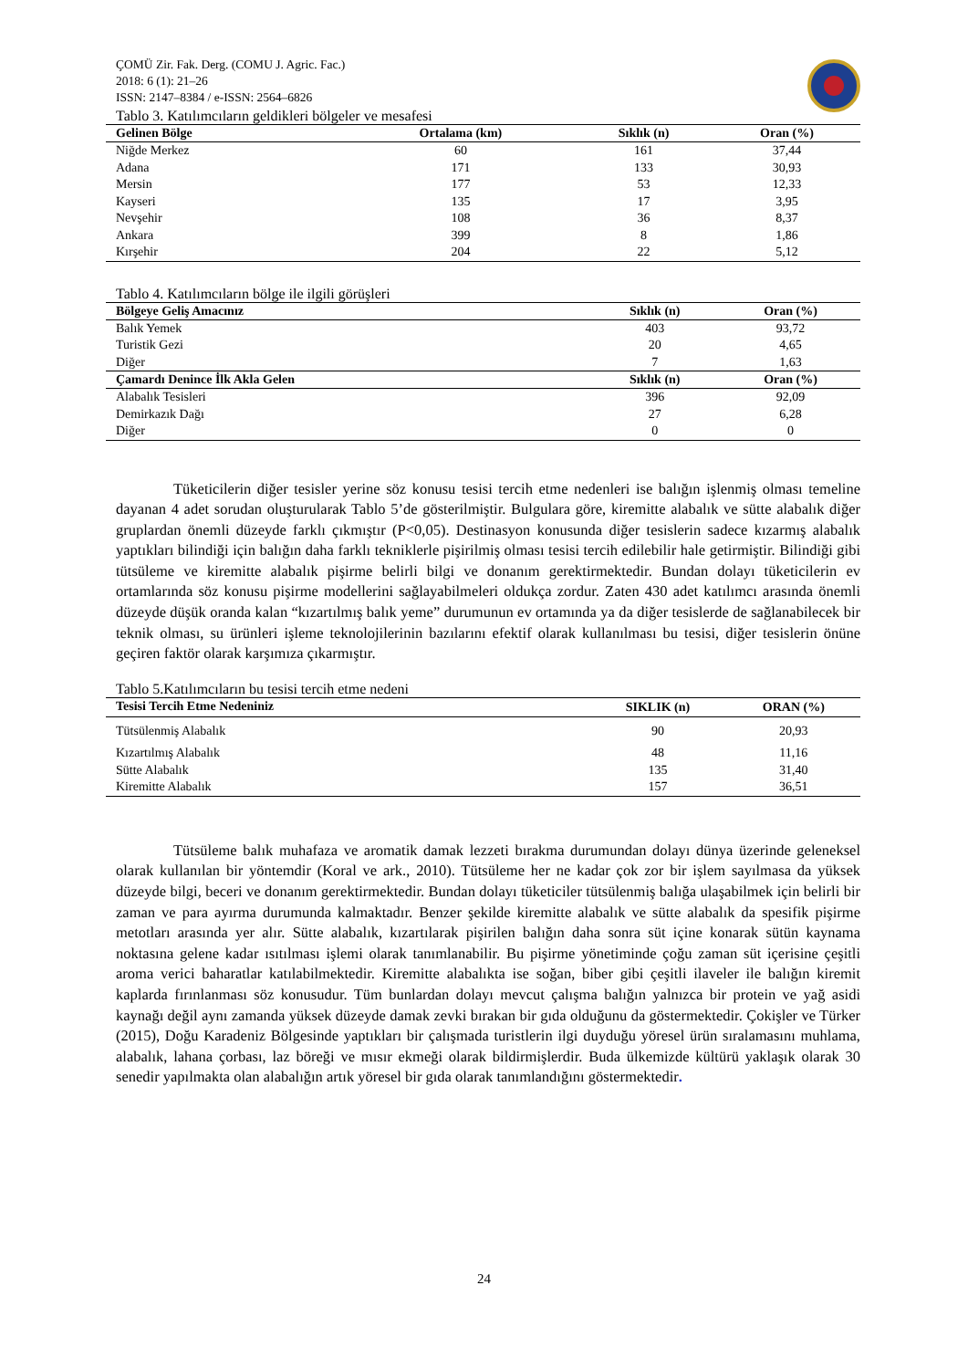ÇOMÜ Zir. Fak. Derg. (COMU J. Agric. Fac.)
2018: 6 (1): 21–26
ISSN: 2147–8384 / e-ISSN: 2564–6826
Tablo 3. Katılımcıların geldikleri bölgeler ve mesafesi
| Gelinen Bölge | Ortalama (km) | Sıklık (n) | Oran (%) |
| --- | --- | --- | --- |
| Niğde Merkez | 60 | 161 | 37,44 |
| Adana | 171 | 133 | 30,93 |
| Mersin | 177 | 53 | 12,33 |
| Kayseri | 135 | 17 | 3,95 |
| Nevşehir | 108 | 36 | 8,37 |
| Ankara | 399 | 8 | 1,86 |
| Kırşehir | 204 | 22 | 5,12 |
Tablo 4. Katılımcıların bölge ile ilgili görüşleri
| Bölgeye Geliş Amacınız | Sıklık (n) | Oran (%) |
| --- | --- | --- |
| Balık Yemek | 403 | 93,72 |
| Turistik Gezi | 20 | 4,65 |
| Diğer | 7 | 1,63 |
| Çamardı Denince İlk Akla Gelen | Sıklık (n) | Oran (%) |
| Alabalık Tesisleri | 396 | 92,09 |
| Demirkazık Dağı | 27 | 6,28 |
| Diğer | 0 | 0 |
Tüketicilerin diğer tesisler yerine söz konusu tesisi tercih etme nedenleri ise balığın işlenmiş olması temeline dayanan 4 adet sorudan oluşturularak Tablo 5’de gösterilmiştir. Bulgulara göre, kiremitte alabalık ve sütte alabalık diğer gruplardan önemli düzeyde farklı çıkmıştır (P<0,05). Destinasyon konusunda diğer tesislerin sadece kızarmış alabalık yaptıkları bilindiği için balığın daha farklı tekniklerle pişirilmiş olması tesisi tercih edilebilir hale getirmiştir. Bilindiği gibi tütsüleme ve kiremitte alabalık pişirme belirli bilgi ve donanım gerektirmektedir. Bundan dolayı tüketicilerin ev ortamlarında söz konusu pişirme modellerini sağlayabilmeleri oldukça zordur. Zaten 430 adet katılımcı arasında önemli düzeyde düşük oranda kalan “kızartılmış balık yeme” durumunun ev ortamında ya da diğer tesislerde de sağlanabilecek bir teknik olması, su ürünleri işleme teknolojilerinin bazılarını efektif olarak kullanılması bu tesisi, diğer tesislerin önüne geçiren faktör olarak karşımıza çıkarmıştır.
Tablo 5.Katılımcıların bu tesisi tercih etme nedeni
| Tesisi Tercih Etme Nedeniniz | SIKLIK (n) | ORAN (%) |
| --- | --- | --- |
| Tütsülenmiş Alabalık | 90 | 20,93 |
| Kızartılmış Alabalık | 48 | 11,16 |
| Sütte Alabalık | 135 | 31,40 |
| Kiremitte Alabalık | 157 | 36,51 |
Tütsüleme balık muhafaza ve aromatik damak lezzeti bırakma durumundan dolayı dünya üzerinde geleneksel olarak kullanılan bir yöntemdir (Koral ve ark., 2010). Tütsüleme her ne kadar çok zor bir işlem sayılmasa da yüksek düzeyde bilgi, beceri ve donanım gerektirmektedir. Bundan dolayı tüketiciler tütsülenmiş balığa ulaşabilmek için belirli bir zaman ve para ayırma durumunda kalmaktadır. Benzer şekilde kiremitte alabalık ve sütte alabalık da spesifik pişirme metotları arasında yer alır. Sütte alabalık, kızartılarak pişirilen balığın daha sonra süt içine konarak sütün kaynama noktasına gelene kadar ısıtılması işlemi olarak tanımlanabilir. Bu pişirme yönetiminde çoğu zaman süt içerisine çeşitli aroma verici baharatlar katılabilmektedir. Kiremitte alabalıkta ise soğan, biber gibi çeşitli ilaveler ile balığın kiremit kaplarda fırınlanması söz konusudur. Tüm bunlardan dolayı mevcut çalışma balığın yalnızca bir protein ve yağ asidi kaynağı değil aynı zamanda yüksek düzeyde damak zevki bırakan bir gıda olduğunu da göstermektedir. Çokişler ve Türker (2015), Doğu Karadeniz Bölgesinde yaptıkları bir çalışmada turistlerin ilgi duyduğu yöresel ürün sıralamasını muhlama, alabalık, lahana çorbası, laz böreği ve mısır ekmeği olarak bildirmişlerdir. Buda ülkemizde kültürü yaklaşık olarak 30 senedir yapılmakta olan alabalığın artık yöresel bir gıda olarak tanımlandığını göstermektedir.
24